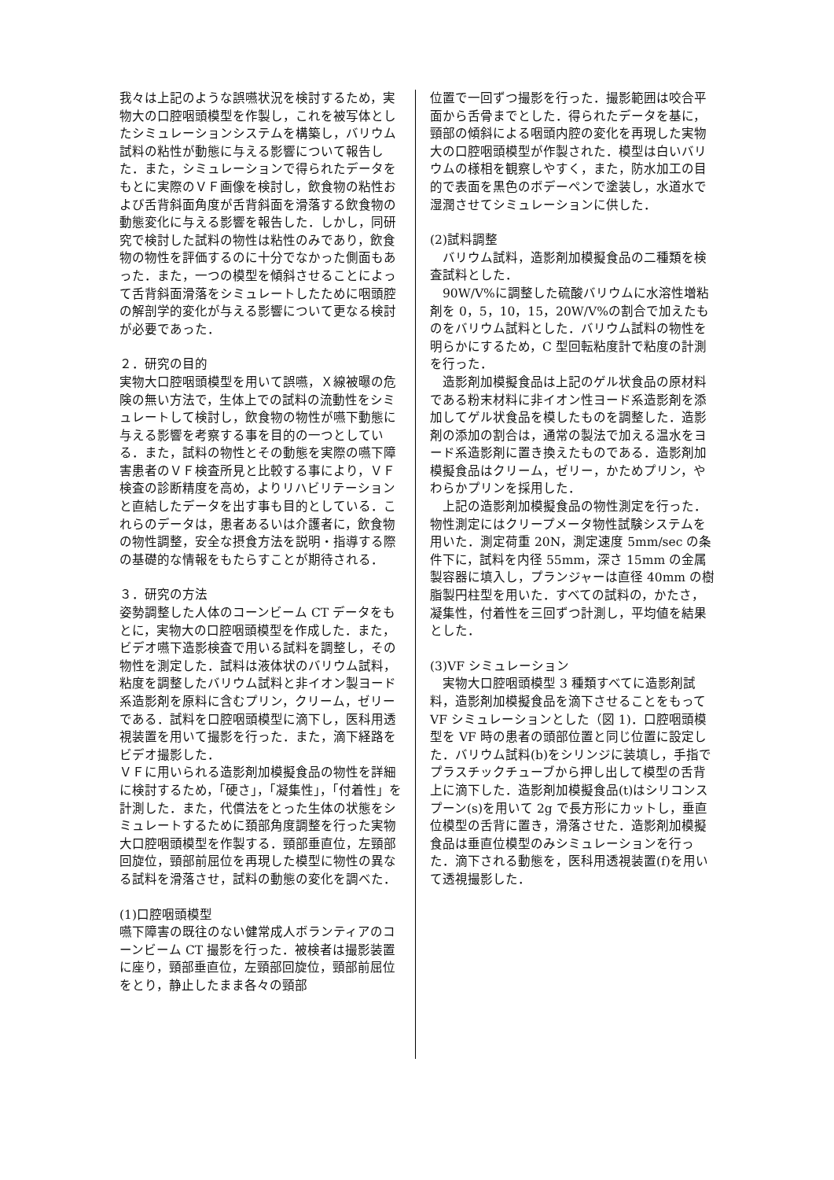我々は上記のような誤嚥状況を検討するため，実物大の口腔咽頭模型を作製し，これを被写体としたシミュレーションシステムを構築し，バリウム試料の粘性が動態に与える影響について報告した．また，シミュレーションで得られたデータをもとに実際のＶＦ画像を検討し，飲食物の粘性および舌背斜面角度が舌背斜面を滑落する飲食物の動態変化に与える影響を報告した．しかし，同研究で検討した試料の物性は粘性のみであり，飲食物の物性を評価するのに十分でなかった側面もあった．また，一つの模型を傾斜させることによって舌背斜面滑落をシミュレートしたために咽頭腔の解剖学的変化が与える影響について更なる検討が必要であった．
２．研究の目的
実物大口腔咽頭模型を用いて誤嚥，Ｘ線被曝の危険の無い方法で，生体上での試料の流動性をシミュレートして検討し，飲食物の物性が嚥下動態に与える影響を考察する事を目的の一つとしている．また，試料の物性とその動態を実際の嚥下障害患者のＶＦ検査所見と比較する事により，ＶＦ検査の診断精度を高め，よりリハビリテーションと直結したデータを出す事も目的としている．これらのデータは，患者あるいは介護者に，飲食物の物性調整，安全な摂食方法を説明・指導する際の基礎的な情報をもたらすことが期待される．
３．研究の方法
姿勢調整した人体のコーンビーム CT データをもとに，実物大の口腔咽頭模型を作成した．また，ビデオ嚥下造影検査で用いる試料を調整し，その物性を測定した．試料は液体状のバリウム試料，粘度を調整したバリウム試料と非イオン製ヨード系造影剤を原料に含むプリン，クリーム，ゼリーである．試料を口腔咽頭模型に滴下し，医科用透視装置を用いて撮影を行った．また，滴下経路をビデオ撮影した．
ＶＦに用いられる造影剤加模擬食品の物性を詳細に検討するため，「硬さ」，「凝集性」，「付着性」を計測した．また，代償法をとった生体の状態をシミュレートするために頚部角度調整を行った実物大口腔咽頭模型を作製する．頸部垂直位，左頸部回旋位，頸部前屈位を再現した模型に物性の異なる試料を滑落させ，試料の動態の変化を調べた．
(1)口腔咽頭模型
嚥下障害の既往のない健常成人ボランティアのコーンビーム CT 撮影を行った．被検者は撮影装置に座り，頸部垂直位，左頸部回旋位，頸部前屈位をとり，静止したまま各々の頸部
位置で一回ずつ撮影を行った．撮影範囲は咬合平面から舌骨までとした．得られたデータを基に，頸部の傾斜による咽頭内腔の変化を再現した実物大の口腔咽頭模型が作製された．模型は白いバリウムの様相を観察しやすく，また，防水加工の目的で表面を黒色のボデーペンで塗装し，水道水で湿潤させてシミュレーションに供した．
(2)試料調整
　バリウム試料，造影剤加模擬食品の二種類を検査試料とした．
　90W/V%に調整した硫酸バリウムに水溶性増粘剤を 0，5，10，15，20W/V%の割合で加えたものをバリウム試料とした．バリウム試料の物性を明らかにするため，C 型回転粘度計で粘度の計測を行った．
　造影剤加模擬食品は上記のゲル状食品の原材料である粉末材料に非イオン性ヨード系造影剤を添加してゲル状食品を模したものを調整した．造影剤の添加の割合は，通常の製法で加える温水をヨード系造影剤に置き換えたものである．造影剤加模擬食品はクリーム，ゼリー，かためプリン，やわらかプリンを採用した．
　上記の造影剤加模擬食品の物性測定を行った．物性測定にはクリープメータ物性試験システムを用いた．測定荷重 20N，測定速度 5mm/sec の条件下に，試料を内径 55mm，深さ 15mm の金属製容器に填入し，プランジャーは直径 40mm の樹脂製円柱型を用いた．すべての試料の，かたさ，凝集性，付着性を三回ずつ計測し，平均値を結果とした．
(3)VF シミュレーション
　実物大口腔咽頭模型 3 種類すべてに造影剤試料，造影剤加模擬食品を滴下させることをもって VF シミュレーションとした（図 1)．口腔咽頭模型を VF 時の患者の頭部位置と同じ位置に設定した．バリウム試料(b)をシリンジに装填し，手指でプラスチックチューブから押し出して模型の舌背上に滴下した．造影剤加模擬食品(t)はシリコンスプーン(s)を用いて 2g で長方形にカットし，垂直位模型の舌背に置き，滑落させた．造影剤加模擬食品は垂直位模型のみシミュレーションを行った．滴下される動態を，医科用透視装置(f)を用いて透視撮影した．